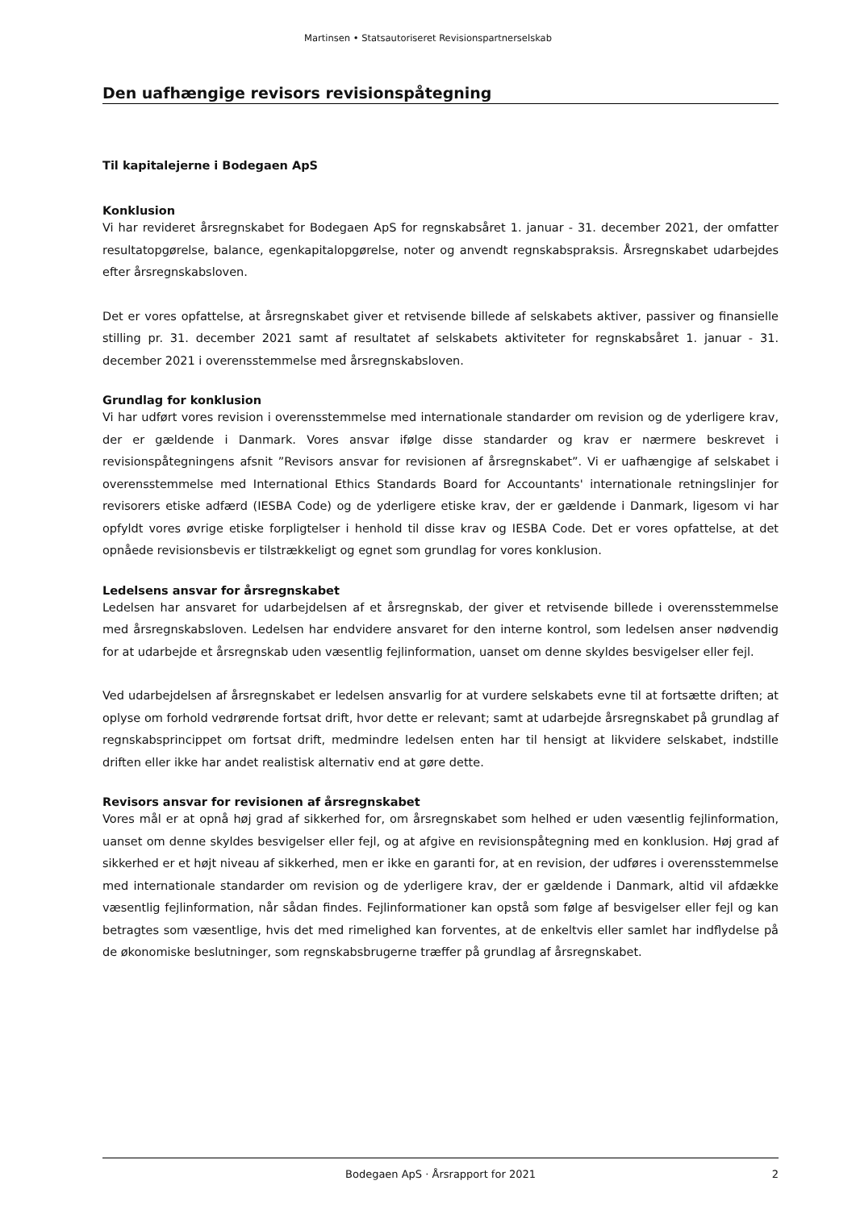Martinsen • Statsautoriseret Revisionspartnerselskab
Den uafhængige revisors revisionspåtegning
Til kapitalejerne i Bodegaen ApS
Konklusion
Vi har revideret årsregnskabet for Bodegaen ApS for regnskabsåret 1. januar - 31. december 2021, der omfatter resultatopgørelse, balance, egenkapitalopgørelse, noter og anvendt regnskabspraksis. Årsregnskabet udarbejdes efter årsregnskabsloven.
Det er vores opfattelse, at årsregnskabet giver et retvisende billede af selskabets aktiver, passiver og finansielle stilling pr. 31. december 2021 samt af resultatet af selskabets aktiviteter for regnskabsåret 1. januar - 31. december 2021 i overensstemmelse med årsregnskabsloven.
Grundlag for konklusion
Vi har udført vores revision i overensstemmelse med internationale standarder om revision og de yderligere krav, der er gældende i Danmark. Vores ansvar ifølge disse standarder og krav er nærmere beskrevet i revisionspåtegningens afsnit ”Revisors ansvar for revisionen af årsregnskabet”. Vi er uafhængige af selskabet i overensstemmelse med International Ethics Standards Board for Accountants' internationale retningslinjer for revisorers etiske adfærd (IESBA Code) og de yderligere etiske krav, der er gældende i Danmark, ligesom vi har opfyldt vores øvrige etiske forpligtelser i henhold til disse krav og IESBA Code. Det er vores opfattelse, at det opnåede revisionsbevis er tilstrækkeligt og egnet som grundlag for vores konklusion.
Ledelsens ansvar for årsregnskabet
Ledelsen har ansvaret for udarbejdelsen af et årsregnskab, der giver et retvisende billede i overensstemmelse med årsregnskabsloven. Ledelsen har endvidere ansvaret for den interne kontrol, som ledelsen anser nødvendig for at udarbejde et årsregnskab uden væsentlig fejlinformation, uanset om denne skyldes besvigelser eller fejl.
Ved udarbejdelsen af årsregnskabet er ledelsen ansvarlig for at vurdere selskabets evne til at fortsætte driften; at oplyse om forhold vedrørende fortsat drift, hvor dette er relevant; samt at udarbejde årsregnskabet på grundlag af regnskabsprincippet om fortsat drift, medmindre ledelsen enten har til hensigt at likvidere selskabet, indstille driften eller ikke har andet realistisk alternativ end at gøre dette.
Revisors ansvar for revisionen af årsregnskabet
Vores mål er at opnå høj grad af sikkerhed for, om årsregnskabet som helhed er uden væsentlig fejlinformation, uanset om denne skyldes besvigelser eller fejl, og at afgive en revisionspåtegning med en konklusion. Høj grad af sikkerhed er et højt niveau af sikkerhed, men er ikke en garanti for, at en revision, der udføres i overensstemmelse med internationale standarder om revision og de yderligere krav, der er gældende i Danmark, altid vil afdække væsentlig fejlinformation, når sådan findes. Fejlinformationer kan opstå som følge af besvigelser eller fejl og kan betragtes som væsentlige, hvis det med rimelighed kan forventes, at de enkeltvis eller samlet har indflydelse på de økonomiske beslutninger, som regnskabsbrugerne træffer på grundlag af årsregnskabet.
Bodegaen ApS · Årsrapport for 2021 2